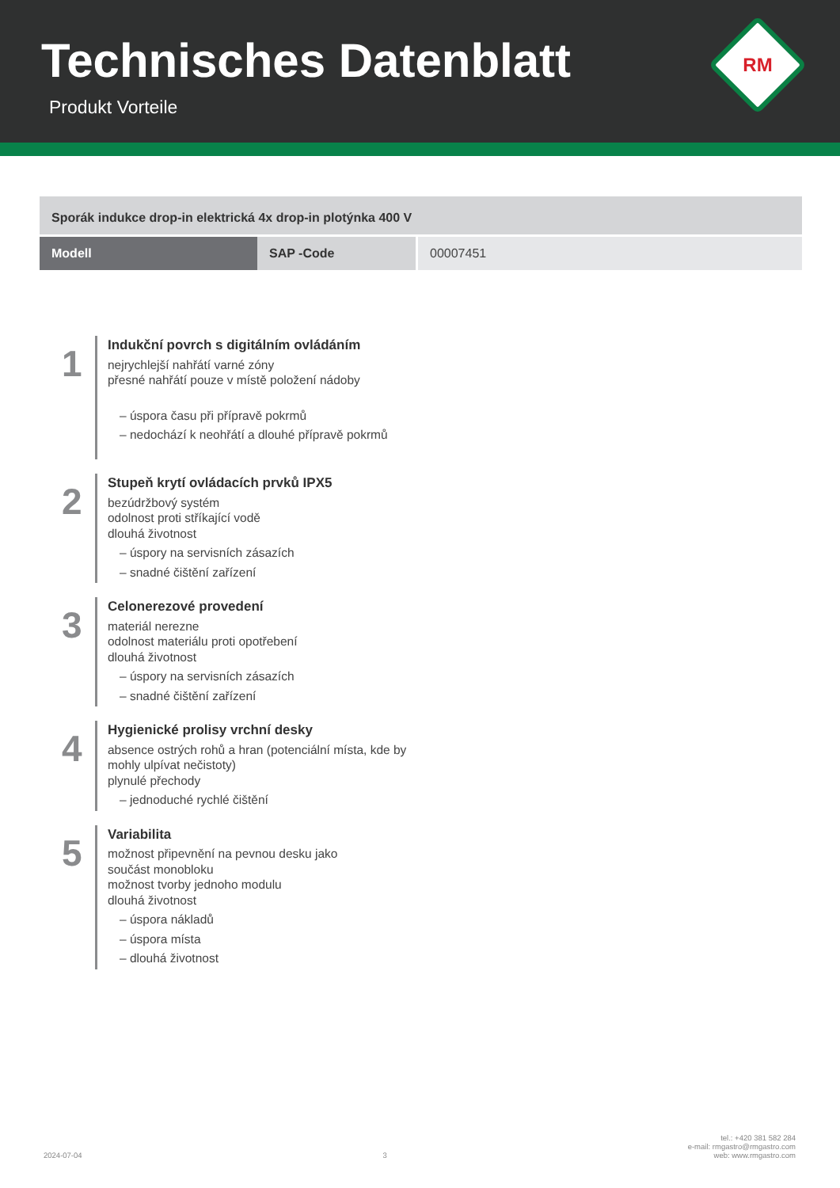Technisches Datenblatt
Produkt Vorteile
RM
| Sporák indukce drop-in elektrická 4x drop-in plotýnka 400 V | | |
| Modell | SAP -Code | 00007451 |
1
Indukční povrch s digitálním ovládáním
nejrychlejší nahřátí varné zóny
přesné nahřátí pouze v místě položení nádoby
– úspora času při přípravě pokrmů
– nedochází k neohřátí a dlouhé přípravě pokrmů
2
Stupeň krytí ovládacích prvků IPX5
bezúdržbový systém
odolnost proti stříkající vodě
dlouhá životnost
– úspory na servisních zásazích
– snadné čištění zařízení
3
Celonerezové provedení
materiál nerezne
odolnost materiálu proti opotřebení
dlouhá životnost
– úspory na servisních zásazích
– snadné čištění zařízení
4
Hygienické prolisy vrchní desky
absence ostrých rohů a hran (potenciální místa, kde by
mohly ulpívat nečistoty)
plynulé přechody
– jednoduché rychlé čištění
5
Variabilita
možnost připevnění na pevnou desku jako
součást monobloku
možnost tvorby jednoho modulu
dlouhá životnost
– úspora nákladů
– úspora místa
– dlouhá životnost
2024-07-04
3
tel.: +420 381 582 284
e-mail: rmgastro@rmgastro.com
web: www.rmgastro.com